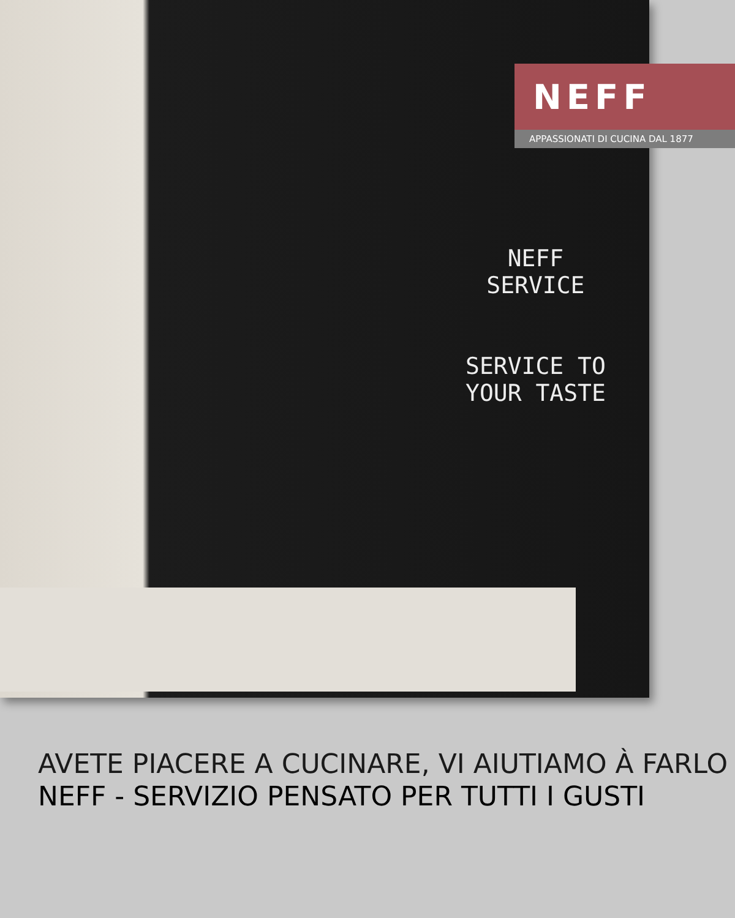NEFF
SERVICE
SERVICE TO
YOUR TASTE
NEFF
APPASSIONATI DI CUCINA DAL 1877
AVETE PIACERE A CUCINARE, VI AIUTIAMO À FARLO
NEFF - SERVIZIO PENSATO PER TUTTI I GUSTI